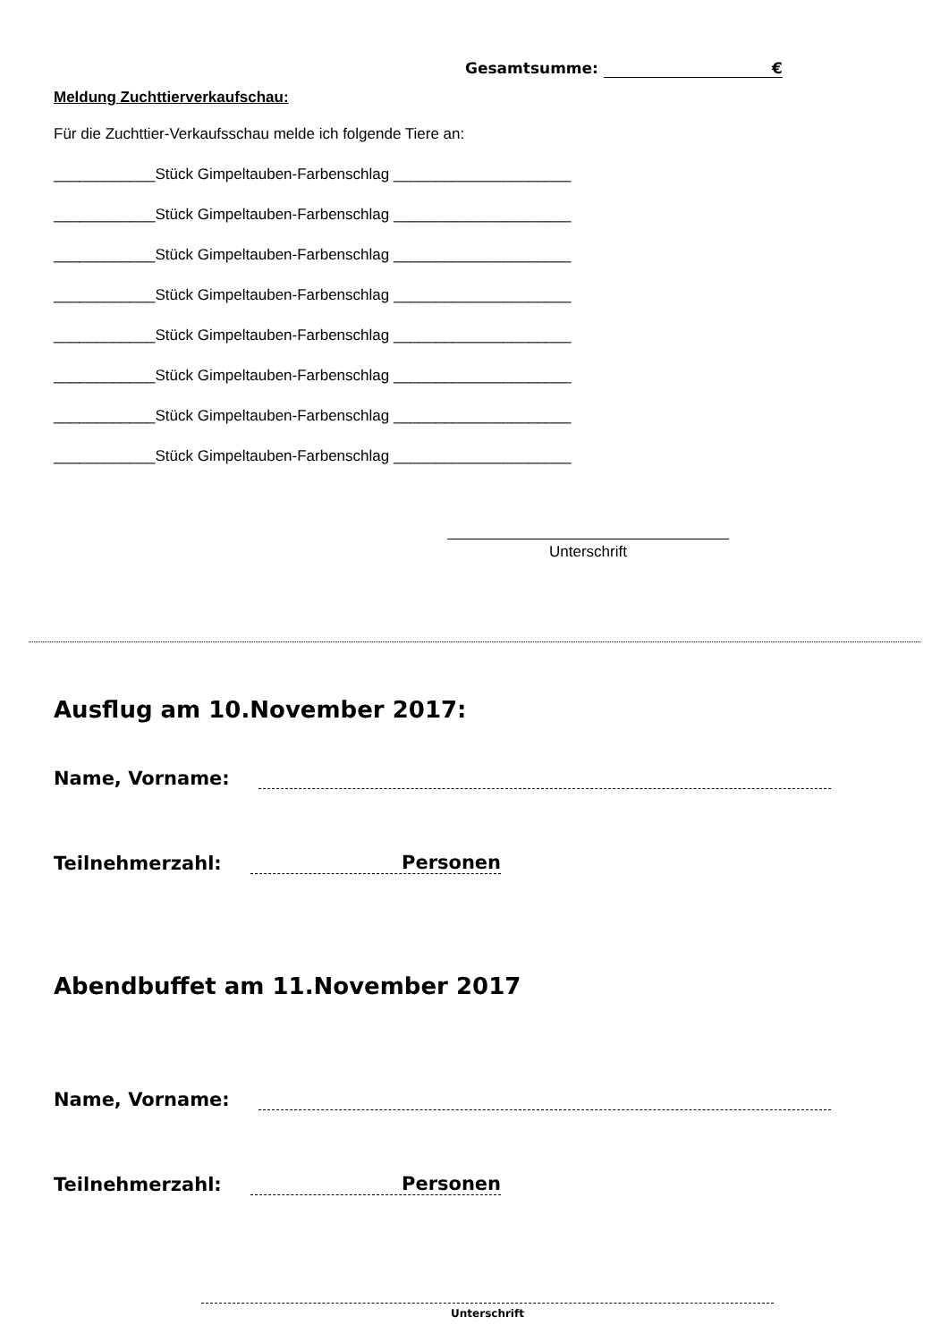Gesamtsumme: €
Meldung Zuchttierverkaufschau:
Für die Zuchttier-Verkaufsschau melde ich folgende Tiere an:
____________Stück Gimpeltauben-Farbenschlag _____________________
____________Stück Gimpeltauben-Farbenschlag _____________________
____________Stück Gimpeltauben-Farbenschlag _____________________
____________Stück Gimpeltauben-Farbenschlag _____________________
____________Stück Gimpeltauben-Farbenschlag _____________________
____________Stück Gimpeltauben-Farbenschlag _____________________
____________Stück Gimpeltauben-Farbenschlag _____________________
____________Stück Gimpeltauben-Farbenschlag _____________________
Unterschrift
Ausflug am 10.November 2017:
Name, Vorname:
Teilnehmerzahl: Personen
Abendbuffet am 11.November 2017
Name, Vorname:
Teilnehmerzahl: Personen
Unterschrift